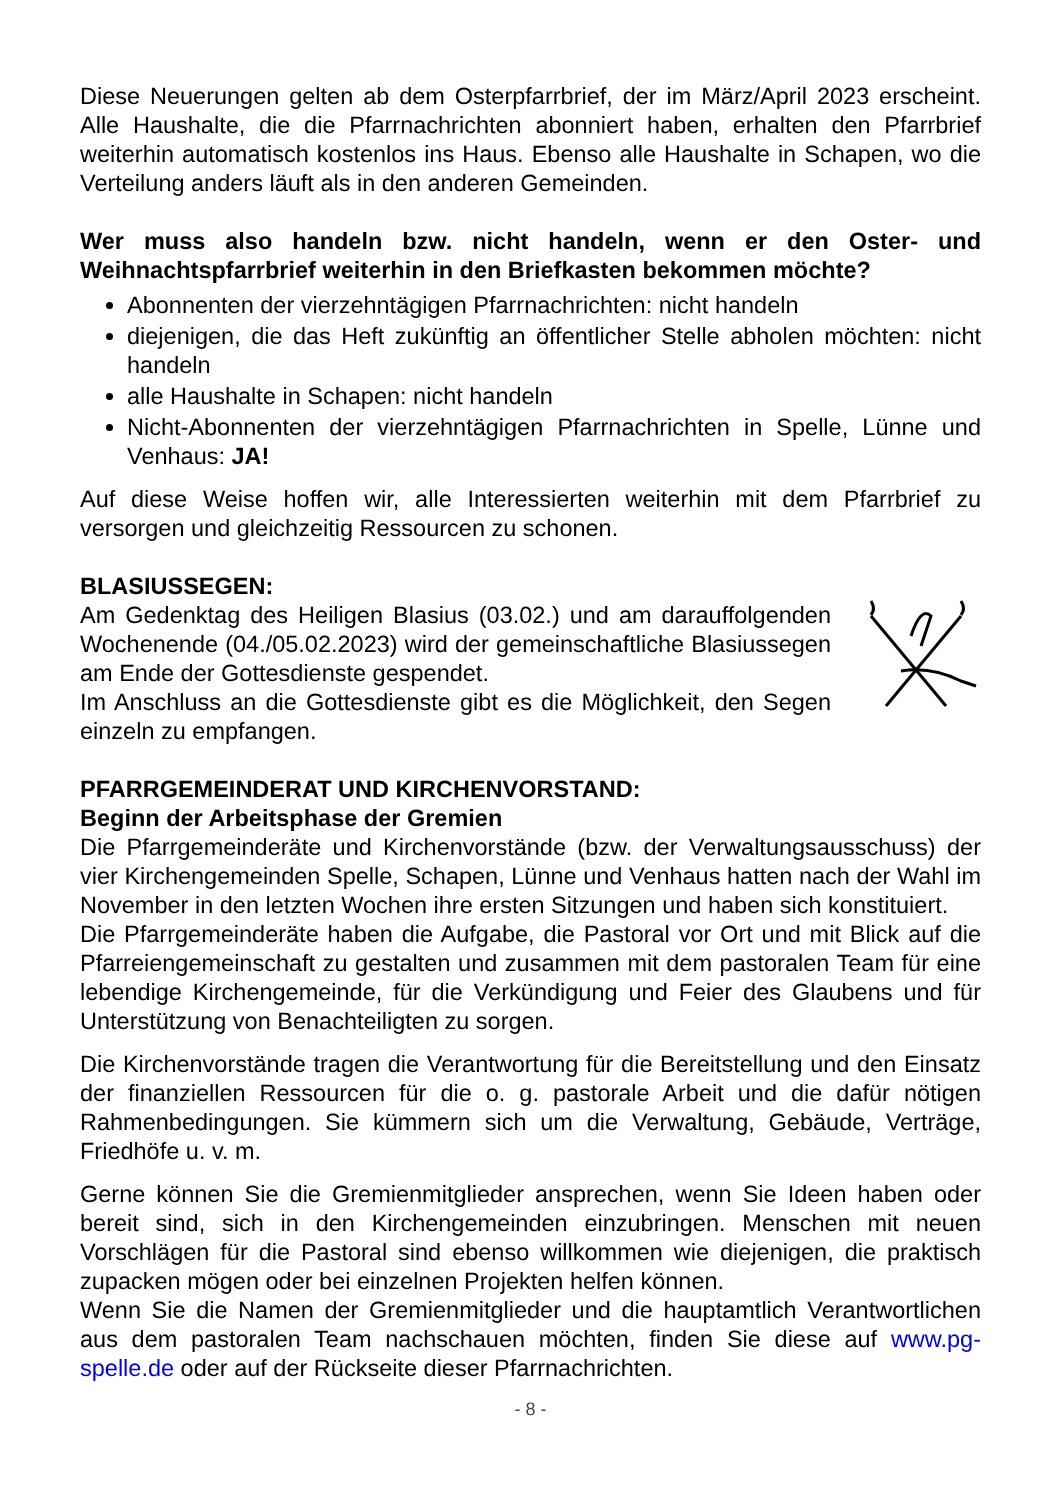Diese Neuerungen gelten ab dem Osterpfarrbrief, der im März/April 2023 erscheint. Alle Haushalte, die die Pfarrnachrichten abonniert haben, erhalten den Pfarrbrief weiterhin automatisch kostenlos ins Haus. Ebenso alle Haushalte in Schapen, wo die Verteilung anders läuft als in den anderen Gemeinden.
Wer muss also handeln bzw. nicht handeln, wenn er den Oster- und Weihnachtspfarrbrief weiterhin in den Briefkasten bekommen möchte?
Abonnenten der vierzehntägigen Pfarrnachrichten: nicht handeln
diejenigen, die das Heft zukünftig an öffentlicher Stelle abholen möchten: nicht handeln
alle Haushalte in Schapen: nicht handeln
Nicht-Abonnenten der vierzehntägigen Pfarrnachrichten in Spelle, Lünne und Venhaus: JA!
Auf diese Weise hoffen wir, alle Interessierten weiterhin mit dem Pfarrbrief zu versorgen und gleichzeitig Ressourcen zu schonen.
BLASIUSSEGEN:
Am Gedenktag des Heiligen Blasius (03.02.) und am darauffolgenden Wochenende (04./05.02.2023) wird der gemeinschaftliche Blasiussegen am Ende der Gottesdienste gespendet.
Im Anschluss an die Gottesdienste gibt es die Möglichkeit, den Segen einzeln zu empfangen.
PFARRGEMEINDERAT UND KIRCHENVORSTAND:
Beginn der Arbeitsphase der Gremien
Die Pfarrgemeinderäte und Kirchenvorstände (bzw. der Verwaltungsausschuss) der vier Kirchengemeinden Spelle, Schapen, Lünne und Venhaus hatten nach der Wahl im November in den letzten Wochen ihre ersten Sitzungen und haben sich konstituiert.
Die Pfarrgemeinderäte haben die Aufgabe, die Pastoral vor Ort und mit Blick auf die Pfarreiengemeinschaft zu gestalten und zusammen mit dem pastoralen Team für eine lebendige Kirchengemeinde, für die Verkündigung und Feier des Glaubens und für Unterstützung von Benachteiligten zu sorgen.
Die Kirchenvorstände tragen die Verantwortung für die Bereitstellung und den Einsatz der finanziellen Ressourcen für die o. g. pastorale Arbeit und die dafür nötigen Rahmenbedingungen. Sie kümmern sich um die Verwaltung, Gebäude, Verträge, Friedhöfe u. v. m.
Gerne können Sie die Gremienmitglieder ansprechen, wenn Sie Ideen haben oder bereit sind, sich in den Kirchengemeinden einzubringen. Menschen mit neuen Vorschlägen für die Pastoral sind ebenso willkommen wie diejenigen, die praktisch zupacken mögen oder bei einzelnen Projekten helfen können.
Wenn Sie die Namen der Gremienmitglieder und die hauptamtlich Verantwortlichen aus dem pastoralen Team nachschauen möchten, finden Sie diese auf www.pg-spelle.de oder auf der Rückseite dieser Pfarrnachrichten.
- 8 -